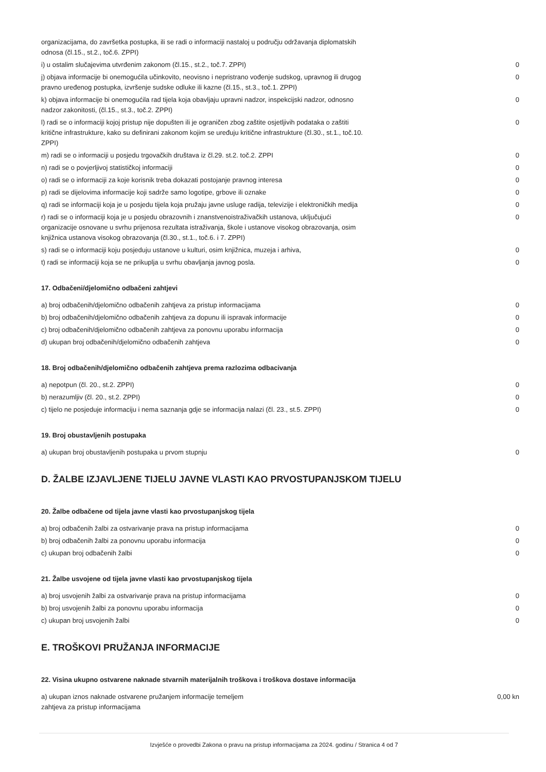| organizacijama, do završetka postupka, ili se radi o informaciji nastaloj u području održavanja diplomatskih odnosa (čl.15., st.2., toč.6. ZPPI) | |
| i) u ostalim slučajevima utvrđenim zakonom (čl.15., st.2., toč.7. ZPPI) | 0 |
| j) objava informacije bi onemogućila učinkovito, neovisno i nepristrano vođenje sudskog, upravnog ili drugog pravno uređenog postupka, izvršenje sudske odluke ili kazne (čl.15., st.3., toč.1. ZPPI) | 0 |
| k) objava informacije bi onemogućila rad tijela koja obavljaju upravni nadzor, inspekcijski nadzor, odnosno nadzor zakonitosti, (čl.15., st.3., toč.2. ZPPI) | 0 |
| l) radi se o informaciji kojoj pristup nije dopušten ili je ograničen zbog zaštite osjetljivih podataka o zaštiti kritične infrastrukture, kako su definirani zakonom kojim se uređuju kritične infrastrukture (čl.30., st.1., toč.10. ZPPI) | 0 |
| m) radi se o informaciji u posjedu trgovačkih društava iz čl.29. st.2. toč.2. ZPPI | 0 |
| n) radi se o povjerljivoj statističkoj informaciji | 0 |
| o) radi se o informaciji za koje korisnik treba dokazati postojanje pravnog interesa | 0 |
| p) radi se dijelovima informacije koji sadrže samo logotipe, grbove ili oznake | 0 |
| q) radi se informaciji koja je u posjedu tijela koja pružaju javne usluge radija, televizije i elektroničkih medija | 0 |
| r) radi se o informaciji koja je u posjedu obrazovnih i znanstvenoistraživačkih ustanova, uključujući organizacije osnovane u svrhu prijenosa rezultata istraživanja, škole i ustanove visokog obrazovanja, osim knjižnica ustanova visokog obrazovanja (čl.30., st.1., toč.6. i 7. ZPPI) | 0 |
| s) radi se o informaciji koju posjeduju ustanove u kulturi, osim knjižnica, muzeja i arhiva, | 0 |
| t) radi se informaciji koja se ne prikuplja u svrhu obavljanja javnog posla. | 0 |
17. Odbačeni/djelomično odbačeni zahtjevi
| a) broj odbačenih/djelomično odbačenih zahtjeva za pristup informacijama | 0 |
| b) broj odbačenih/djelomično odbačenih zahtjeva za dopunu ili ispravak informacije | 0 |
| c) broj odbačenih/djelomično odbačenih zahtjeva za ponovnu uporabu informacija | 0 |
| d) ukupan broj odbačenih/djelomično odbačenih zahtjeva | 0 |
18. Broj odbačenih/djelomično odbačenih zahtjeva prema razlozima odbacivanja
| a) nepotpun (čl. 20., st.2. ZPPI) | 0 |
| b) nerazumljiv (čl. 20., st.2. ZPPI) | 0 |
| c) tijelo ne posjeduje informaciju i nema saznanja gdje se informacija nalazi (čl. 23., st.5. ZPPI) | 0 |
19. Broj obustavljenih postupaka
| a) ukupan broj obustavljenih postupaka u prvom stupnju | 0 |
D. ŽALBE IZJAVLJENE TIJELU JAVNE VLASTI KAO PRVOSTUPANJSKOM TIJELU
20. Žalbe odbačene od tijela javne vlasti kao prvostupanjskog tijela
| a) broj odbačenih žalbi za ostvarivanje prava na pristup informacijama | 0 |
| b) broj odbačenih žalbi za ponovnu uporabu informacija | 0 |
| c) ukupan broj odbačenih žalbi | 0 |
21. Žalbe usvojene od tijela javne vlasti kao prvostupanjskog tijela
| a) broj usvojenih žalbi za ostvarivanje prava na pristup informacijama | 0 |
| b) broj usvojenih žalbi za ponovnu uporabu informacija | 0 |
| c) ukupan broj usvojenih žalbi | 0 |
E. TROŠKOVI PRUŽANJA INFORMACIJE
22. Visina ukupno ostvarene naknade stvarnih materijalnih troškova i troškova dostave informacija
| a) ukupan iznos naknade ostvarene pružanjem informacije temeljem zahtjeva za pristup informacijama | 0,00 kn |
Izvješće o provedbi Zakona o pravu na pristup informacijama za 2024. godinu / Stranica 4 od 7